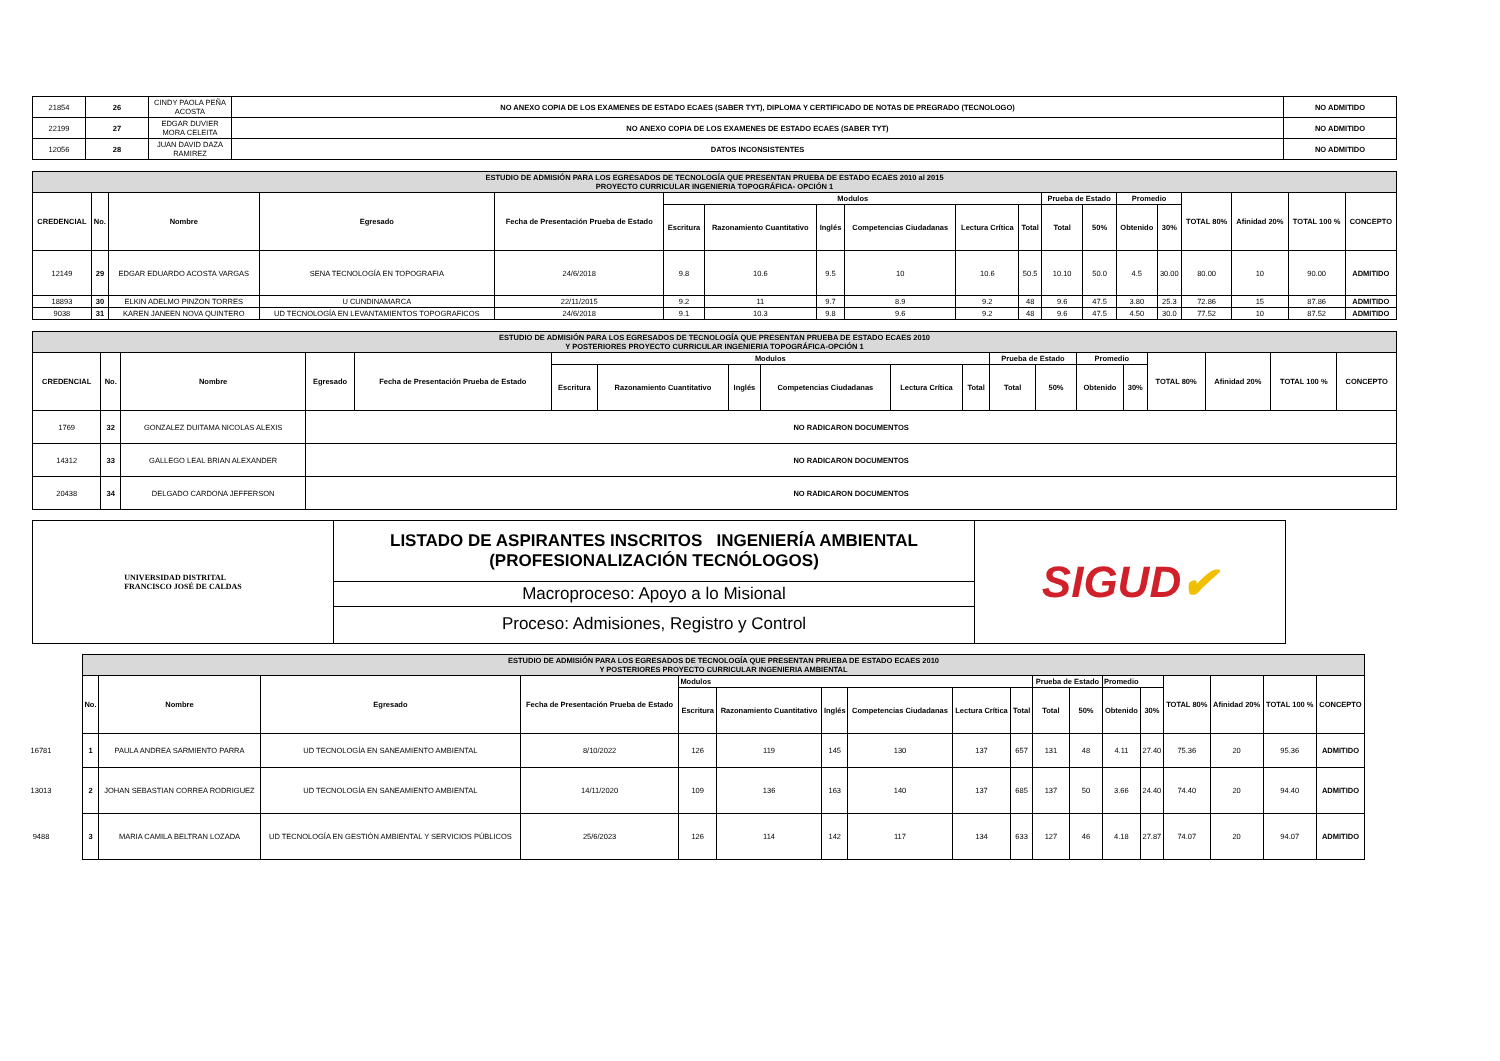| 21854 | 26 | CINDY PAOLA PEÑA ACOSTA | NO ANEXO COPIA DE LOS EXAMENES DE ESTADO ECAES (SABER TYT), DIPLOMA Y CERTIFICADO DE NOTAS DE PREGRADO (TECNOLOGO) | NO ADMITIDO |
| 22199 | 27 | EDGAR DUVIER MORA CELEITA | NO ANEXO COPIA DE LOS EXAMENES DE ESTADO ECAES (SABER TYT) | NO ADMITIDO |
| 12056 | 28 | JUAN DAVID DAZA RAMIREZ | DATOS INCONSISTENTES | NO ADMITIDO |
| ESTUDIO DE ADMISIÓN PARA LOS EGRESADOS DE TECNOLOGÍA QUE PRESENTAN PRUEBA DE ESTADO ECAES 2010 al 2015 PROYECTO CURRICULAR INGENIERIA TOPOGRÁFICA- OPCIÓN 1 | | | | | | | | | | | | | | | | | | |
| CREDENCIAL | No. | Nombre | Egresado | Fecha de Presentación Prueba de Estado | Modulos | | | | | | Prueba de Estado | | Promedio | | TOTAL 80% | Afinidad 20% | TOTAL 100 % | CONCEPTO |
| | | | | | Escritura | Razonamiento Cuantitativo | Inglés | Competencias Ciudadanas | Lectura Crítica | Total | Total | 50% | Obtenido | 30% | | | | |
| 12149 | 29 | EDGAR EDUARDO ACOSTA VARGAS | SENA TECNOLOGÍA EN TOPOGRAFIA | 24/6/2018 | 9.8 | 10.6 | 9.5 | 10 | 10.6 | 50.5 | 10.10 | 50.0 | 4.5 | 30.00 | 80.00 | 10 | 90.00 | ADMITIDO |
| 18893 | 30 | ELKIN ADELMO PINZON TORRES | U CUNDINAMARCA | 22/11/2015 | 9.2 | 11 | 9.7 | 8.9 | 9.2 | 48 | 9.6 | 47.5 | 3.80 | 25.3 | 72.86 | 15 | 87.86 | ADMITIDO |
| 9038 | 31 | KAREN JANEEN NOVA QUINTERO | UD TECNOLOGÍA EN LEVANTAMIENTOS TOPOGRAFICOS | 24/6/2018 | 9.1 | 10.3 | 9.8 | 9.6 | 9.2 | 48 | 9.6 | 47.5 | 4.50 | 30.0 | 77.52 | 10 | 87.52 | ADMITIDO |
| ESTUDIO DE ADMISIÓN PARA LOS EGRESADOS DE TECNOLOGÍA QUE PRESENTAN PRUEBA DE ESTADO ECAES 2010 Y POSTERIORES PROYECTO CURRICULAR INGENIERIA TOPOGRÁFICA-OPCIÓN 1 | | | | | | | | | | | | | | | | | | |
| CREDENCIAL | No. | Nombre | Egresado | Fecha de Presentación Prueba de Estado | Modulos | | | | | | Prueba de Estado | | Promedio | | TOTAL 80% | Afinidad 20% | TOTAL 100 % | CONCEPTO |
| | | | | | Escritura | Razonamiento Cuantitativo | Inglés | Competencias Ciudadanas | Lectura Crítica | Total | Total | 50% | Obtenido | 30% | | | | |
| 1769 | 32 | GONZALEZ DUITAMA NICOLAS ALEXIS | NO RADICARON DOCUMENTOS | | | | | | | | | | | | | | | |
| 14312 | 33 | GALLEGO LEAL BRIAN ALEXANDER | NO RADICARON DOCUMENTOS | | | | | | | | | | | | | | | |
| 20438 | 34 | DELGADO CARDONA JEFFERSON | NO RADICARON DOCUMENTOS | | | | | | | | | | | | | | | |
UNIVERSIDAD DISTRITAL
FRANCISCO JOSÉ DE CALDAS
LISTADO DE ASPIRANTES INSCRITOS INGENIERÍA AMBIENTAL
(PROFESIONALIZACIÓN TECNÓLOGOS)
Macroproceso: Apoyo a lo Misional
Proceso: Admisiones, Registro y Control
SIGUD ✔
| | ESTUDIO DE ADMISIÓN PARA LOS EGRESADOS DE TECNOLOGÍA QUE PRESENTAN PRUEBA DE ESTADO ECAES 2010 Y POSTERIORES PROYECTO CURRICULAR INGENIERIA AMBIENTAL | | | | | | | | | | | | | | | | | |
| | No. | Nombre | Egresado | Fecha de Presentación Prueba de Estado | Modulos | | | | | | Prueba de Estado | | Promedio | | TOTAL 80% | Afinidad 20% | TOTAL 100 % | CONCEPTO |
| | | | | | Escritura | Razonamiento Cuantitativo | Inglés | Competencias Ciudadanas | Lectura Crítica | Total | Total | 50% | Obtenido | 30% | | | | |
| 16781 | 1 | PAULA ANDREA SARMIENTO PARRA | UD TECNOLOGÍA EN SANEAMIENTO AMBIENTAL | 8/10/2022 | 126 | 119 | 145 | 130 | 137 | 657 | 131 | 48 | 4.11 | 27.40 | 75.36 | 20 | 95.36 | ADMITIDO |
| 13013 | 2 | JOHAN SEBASTIAN CORREA RODRIGUEZ | UD TECNOLOGÍA EN SANEAMIENTO AMBIENTAL | 14/11/2020 | 109 | 136 | 163 | 140 | 137 | 685 | 137 | 50 | 3.66 | 24.40 | 74.40 | 20 | 94.40 | ADMITIDO |
| 9488 | 3 | MARIA CAMILA BELTRAN LOZADA | UD TECNOLOGÍA EN GESTIÓN AMBIENTAL Y SERVICIOS PÚBLICOS | 25/6/2023 | 126 | 114 | 142 | 117 | 134 | 633 | 127 | 46 | 4.18 | 27.87 | 74.07 | 20 | 94.07 | ADMITIDO |